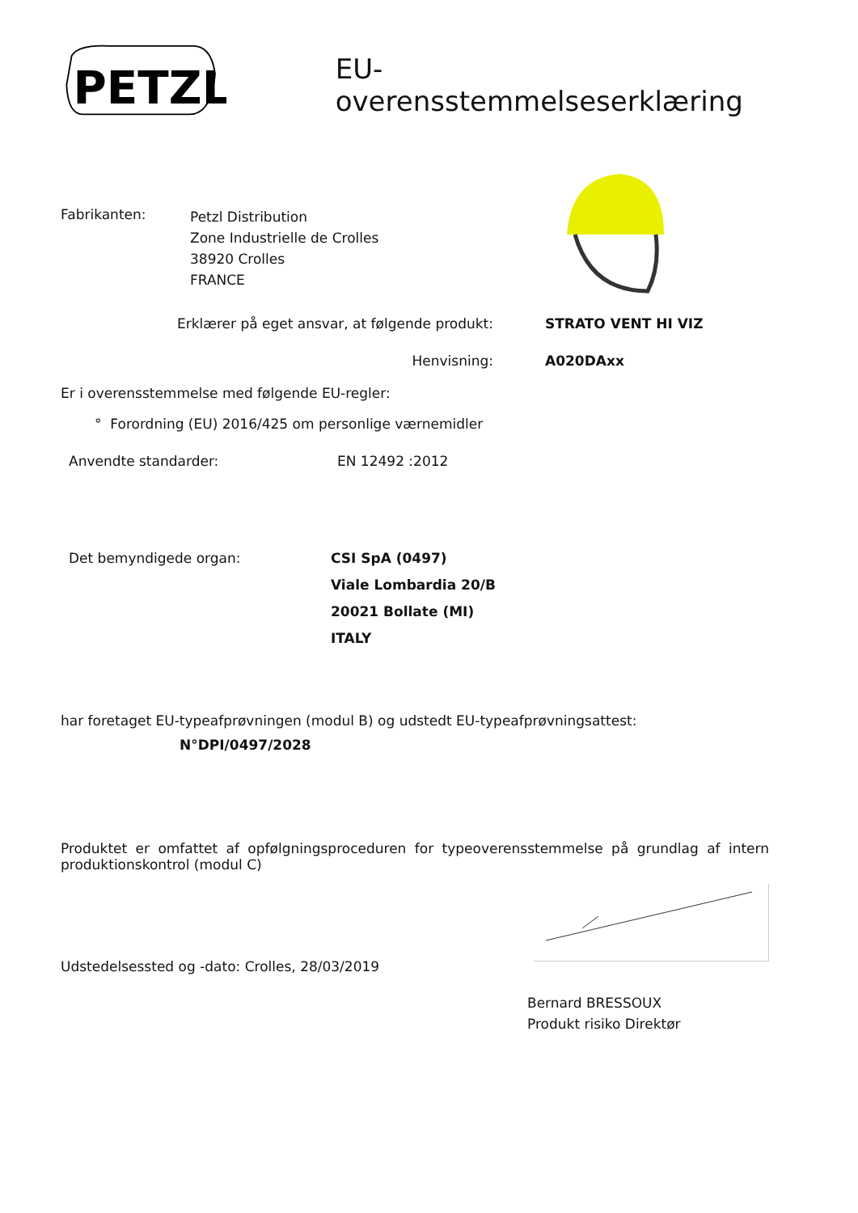PETZL
EU-overensstemmelseserklæring
Fabrikanten:
Petzl Distribution
Zone Industrielle de Crolles
38920 Crolles
FRANCE
Erklærer på eget ansvar, at følgende produkt: STRATO VENT HI VIZ
Henvisning: A020DAxx
Er i overensstemmelse med følgende EU-regler:
° Forordning (EU) 2016/425 om personlige værnemidler
Anvendte standarder: EN 12492 :2012
Det bemyndigede organ:
CSI SpA (0497)
Viale Lombardia 20/B
20021 Bollate (MI)
ITALY
har foretaget EU-typeafprøvningen (modul B) og udstedt EU-typeafprøvningsattest:
N°DPI/0497/2028
Produktet er omfattet af opfølgningsproceduren for typeoverensstemmelse på grundlag af intern produktionskontrol (modul C)
Udstedelsessted og -dato: Crolles, 28/03/2019
Bernard BRESSOUX
Produkt risiko Direktør